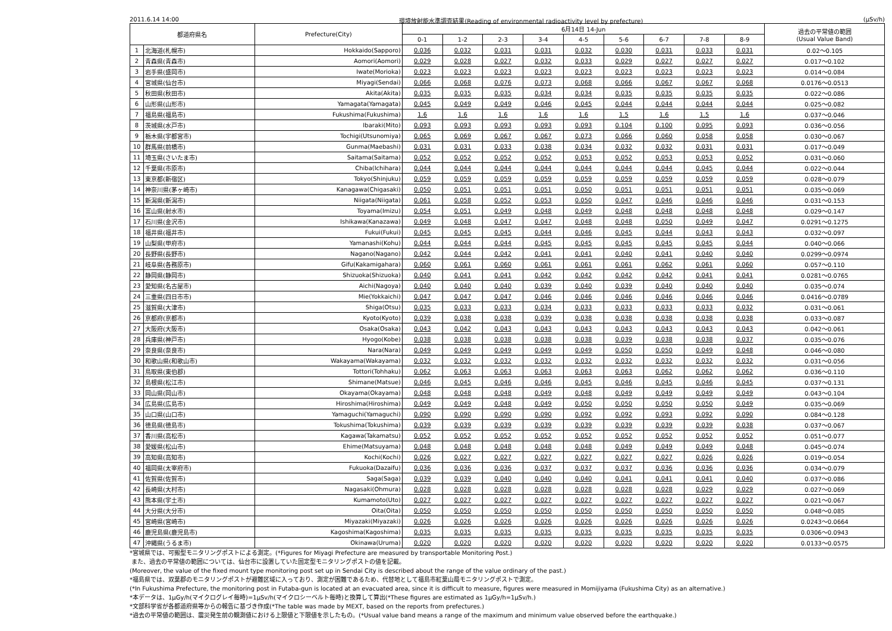2011.6.14 14:00 環境放射能水準調査結果(Reading of environmental radioactivity level by prefecture) (μSv/h)
| 都道府県名 | | Prefecture(City) | 6月14日 14-Jun | | | | | | | | | 過去の平常値の範囲 (Usual Value Band) |
| --- | --- | --- | --- | --- | --- | --- | --- | --- | --- | --- | --- | --- |
| | | | 0-1 | 1-2 | 2-3 | 3-4 | 4-5 | 5-6 | 6-7 | 7-8 | 8-9 | |
| 1 | 北海道(札幌市) | Hokkaido(Sapporo) | 0.036 | 0.032 | 0.031 | 0.031 | 0.032 | 0.030 | 0.031 | 0.033 | 0.031 | 0.02～0.105 |
| 2 | 青森県(青森市) | Aomori(Aomori) | 0.029 | 0.028 | 0.027 | 0.032 | 0.033 | 0.029 | 0.027 | 0.027 | 0.027 | 0.017～0.102 |
| 3 | 岩手県(盛岡市) | Iwate(Morioka) | 0.023 | 0.023 | 0.023 | 0.023 | 0.023 | 0.023 | 0.023 | 0.023 | 0.023 | 0.014～0.084 |
| 4 | 宮城県(仙台市) | Miyagi(Sendai) | 0.066 | 0.068 | 0.076 | 0.073 | 0.068 | 0.066 | 0.067 | 0.067 | 0.068 | 0.0176～0.0513 |
| 5 | 秋田県(秋田市) | Akita(Akita) | 0.035 | 0.035 | 0.035 | 0.034 | 0.034 | 0.035 | 0.035 | 0.035 | 0.035 | 0.022～0.086 |
| 6 | 山形県(山形市) | Yamagata(Yamagata) | 0.045 | 0.049 | 0.049 | 0.046 | 0.045 | 0.044 | 0.044 | 0.044 | 0.044 | 0.025～0.082 |
| 7 | 福島県(福島市) | Fukushima(Fukushima) | 1.6 | 1.6 | 1.6 | 1.6 | 1.6 | 1.5 | 1.6 | 1.5 | 1.6 | 0.037～0.046 |
| 8 | 茨城県(水戸市) | Ibaraki(Mito) | 0.093 | 0.093 | 0.093 | 0.093 | 0.093 | 0.104 | 0.100 | 0.095 | 0.093 | 0.036～0.056 |
| 9 | 栃木県(宇都宮市) | Tochigi(Utsunomiya) | 0.065 | 0.069 | 0.067 | 0.067 | 0.073 | 0.066 | 0.060 | 0.058 | 0.058 | 0.030～0.067 |
| 10 | 群馬県(前橋市) | Gunma(Maebashi) | 0.031 | 0.031 | 0.033 | 0.038 | 0.034 | 0.032 | 0.032 | 0.031 | 0.031 | 0.017～0.049 |
| 11 | 埼玉県(さいたま市) | Saitama(Saitama) | 0.052 | 0.052 | 0.052 | 0.052 | 0.053 | 0.052 | 0.053 | 0.053 | 0.052 | 0.031～0.060 |
| 12 | 千葉県(市原市) | Chiba(Ichihara) | 0.044 | 0.044 | 0.044 | 0.044 | 0.044 | 0.044 | 0.044 | 0.045 | 0.044 | 0.022～0.044 |
| 13 | 東京都(新宿区) | Tokyo(Shinjuku) | 0.059 | 0.059 | 0.059 | 0.059 | 0.059 | 0.059 | 0.059 | 0.059 | 0.059 | 0.028～0.079 |
| 14 | 神奈川県(茅ヶ崎市) | Kanagawa(Chigasaki) | 0.050 | 0.051 | 0.051 | 0.051 | 0.050 | 0.051 | 0.051 | 0.051 | 0.051 | 0.035～0.069 |
| 15 | 新潟県(新潟市) | Niigata(Niigata) | 0.061 | 0.058 | 0.052 | 0.053 | 0.050 | 0.047 | 0.046 | 0.046 | 0.046 | 0.031～0.153 |
| 16 | 富山県(射水市) | Toyama(Imizu) | 0.054 | 0.051 | 0.049 | 0.048 | 0.049 | 0.048 | 0.048 | 0.048 | 0.048 | 0.029～0.147 |
| 17 | 石川県(金沢市) | Ishikawa(Kanazawa) | 0.049 | 0.048 | 0.047 | 0.047 | 0.048 | 0.048 | 0.050 | 0.049 | 0.047 | 0.0291～0.1275 |
| 18 | 福井県(福井市) | Fukui(Fukui) | 0.045 | 0.045 | 0.045 | 0.044 | 0.046 | 0.045 | 0.044 | 0.043 | 0.043 | 0.032～0.097 |
| 19 | 山梨県(甲府市) | Yamanashi(Kohu) | 0.044 | 0.044 | 0.044 | 0.045 | 0.045 | 0.045 | 0.045 | 0.045 | 0.044 | 0.040～0.066 |
| 20 | 長野県(長野市) | Nagano(Nagano) | 0.042 | 0.044 | 0.042 | 0.041 | 0.041 | 0.040 | 0.041 | 0.040 | 0.040 | 0.0299～0.0974 |
| 21 | 岐阜県(各務原市) | Gifu(Kakamigahara) | 0.060 | 0.061 | 0.060 | 0.061 | 0.061 | 0.061 | 0.062 | 0.061 | 0.060 | 0.057～0.110 |
| 22 | 静岡県(静岡市) | Shizuoka(Shizuoka) | 0.040 | 0.041 | 0.041 | 0.042 | 0.042 | 0.042 | 0.042 | 0.041 | 0.041 | 0.0281～0.0765 |
| 23 | 愛知県(名古屋市) | Aichi(Nagoya) | 0.040 | 0.040 | 0.040 | 0.039 | 0.040 | 0.039 | 0.040 | 0.040 | 0.040 | 0.035～0.074 |
| 24 | 三重県(四日市市) | Mie(Yokkaichi) | 0.047 | 0.047 | 0.047 | 0.046 | 0.046 | 0.046 | 0.046 | 0.046 | 0.046 | 0.0416～0.0789 |
| 25 | 滋賀県(大津市) | Shiga(Otsu) | 0.035 | 0.033 | 0.033 | 0.034 | 0.033 | 0.033 | 0.033 | 0.033 | 0.032 | 0.031～0.061 |
| 26 | 京都府(京都市) | Kyoto(Kyoto) | 0.039 | 0.038 | 0.038 | 0.039 | 0.038 | 0.038 | 0.038 | 0.038 | 0.038 | 0.033～0.087 |
| 27 | 大阪府(大阪市) | Osaka(Osaka) | 0.043 | 0.042 | 0.043 | 0.043 | 0.043 | 0.043 | 0.043 | 0.043 | 0.043 | 0.042～0.061 |
| 28 | 兵庫県(神戸市) | Hyogo(Kobe) | 0.038 | 0.038 | 0.038 | 0.038 | 0.038 | 0.039 | 0.038 | 0.038 | 0.037 | 0.035～0.076 |
| 29 | 奈良県(奈良市) | Nara(Nara) | 0.049 | 0.049 | 0.049 | 0.049 | 0.049 | 0.050 | 0.050 | 0.049 | 0.048 | 0.046～0.080 |
| 30 | 和歌山県(和歌山市) | Wakayama(Wakayama) | 0.032 | 0.032 | 0.032 | 0.032 | 0.032 | 0.032 | 0.032 | 0.032 | 0.032 | 0.031～0.056 |
| 31 | 鳥取県(東伯郡) | Tottori(Tohhaku) | 0.062 | 0.063 | 0.063 | 0.063 | 0.063 | 0.063 | 0.062 | 0.062 | 0.062 | 0.036～0.110 |
| 32 | 島根県(松江市) | Shimane(Matsue) | 0.046 | 0.045 | 0.046 | 0.046 | 0.045 | 0.046 | 0.045 | 0.046 | 0.045 | 0.037～0.131 |
| 33 | 岡山県(岡山市) | Okayama(Okayama) | 0.048 | 0.048 | 0.048 | 0.049 | 0.048 | 0.049 | 0.049 | 0.049 | 0.049 | 0.043～0.104 |
| 34 | 広島県(広島市) | Hiroshima(Hiroshima) | 0.049 | 0.049 | 0.048 | 0.049 | 0.050 | 0.050 | 0.050 | 0.050 | 0.049 | 0.035～0.069 |
| 35 | 山口県(山口市) | Yamaguchi(Yamaguchi) | 0.090 | 0.090 | 0.090 | 0.090 | 0.092 | 0.092 | 0.093 | 0.092 | 0.090 | 0.084～0.128 |
| 36 | 徳島県(徳島市) | Tokushima(Tokushima) | 0.039 | 0.039 | 0.039 | 0.039 | 0.039 | 0.039 | 0.039 | 0.039 | 0.038 | 0.037～0.067 |
| 37 | 香川県(高松市) | Kagawa(Takamatsu) | 0.052 | 0.052 | 0.052 | 0.052 | 0.052 | 0.052 | 0.052 | 0.052 | 0.052 | 0.051～0.077 |
| 38 | 愛媛県(松山市) | Ehime(Matsuyama) | 0.048 | 0.048 | 0.048 | 0.048 | 0.048 | 0.049 | 0.049 | 0.049 | 0.048 | 0.045～0.074 |
| 39 | 高知県(高知市) | Kochi(Kochi) | 0.026 | 0.027 | 0.027 | 0.027 | 0.027 | 0.027 | 0.027 | 0.026 | 0.026 | 0.019～0.054 |
| 40 | 福岡県(太宰府市) | Fukuoka(Dazaifu) | 0.036 | 0.036 | 0.036 | 0.037 | 0.037 | 0.037 | 0.036 | 0.036 | 0.036 | 0.034～0.079 |
| 41 | 佐賀県(佐賀市) | Saga(Saga) | 0.039 | 0.039 | 0.040 | 0.040 | 0.040 | 0.041 | 0.041 | 0.041 | 0.040 | 0.037～0.086 |
| 42 | 長崎県(大村市) | Nagasaki(Ohmura) | 0.028 | 0.028 | 0.028 | 0.028 | 0.028 | 0.028 | 0.028 | 0.029 | 0.029 | 0.027～0.069 |
| 43 | 熊本県(宇土市) | Kumamoto(Uto) | 0.027 | 0.027 | 0.027 | 0.027 | 0.027 | 0.027 | 0.027 | 0.027 | 0.027 | 0.021～0.067 |
| 44 | 大分県(大分市) | Oita(Oita) | 0.050 | 0.050 | 0.050 | 0.050 | 0.050 | 0.050 | 0.050 | 0.050 | 0.050 | 0.048～0.085 |
| 45 | 宮崎県(宮崎市) | Miyazaki(Miyazaki) | 0.026 | 0.026 | 0.026 | 0.026 | 0.026 | 0.026 | 0.026 | 0.026 | 0.026 | 0.0243～0.0664 |
| 46 | 鹿児島県(鹿児島市) | Kagoshima(Kagoshima) | 0.035 | 0.035 | 0.035 | 0.035 | 0.035 | 0.035 | 0.035 | 0.035 | 0.035 | 0.0306～0.0943 |
| 47 | 沖縄県(うるま市) | Okinawa(Uruma) | 0.020 | 0.020 | 0.020 | 0.020 | 0.020 | 0.020 | 0.020 | 0.020 | 0.020 | 0.0133～0.0575 |
*宮城県では、可搬型モニタリングポストによる測定。(*Figures for Miyagi Prefecture are measured by transportable Monitoring Post.)
また、過去の平常値の範囲については、仙台市に設置していた固定型モニタリングポストの値を記載。
(Moreover, the value of the fixed mount type monitoring post set up in Sendai City is described about the range of the value ordinary of the past.)
*福島県では、双葉郡のモニタリングポストが避難区域に入っており、測定が困難であるため、代替地として福島市紅葉山局モニタリングポストで測定。
(*In Fukushima Prefecture, the monitoring post in Futaba-gun is located at an evacuated area, since it is difficult to measure, figures were measured in Momijiyama (Fukushima City) as an alternative.)
*本データは、1μGy/h(マイクログレイ毎時)=1μSv/h(マイクロシーベルト毎時)と換算して算出(*These figures are estimated as 1μGy/h=1μSv/h.)
*文部科学省が各都道府県等からの報告に基づき作成(*The table was made by MEXT, based on the reports from prefectures.)
*過去の平常値の範囲は、震災発生前の観測値における上限値と下限値を示したもの。(*Usual value band means a range of the maximum and minimum value observed before the earthquake.)